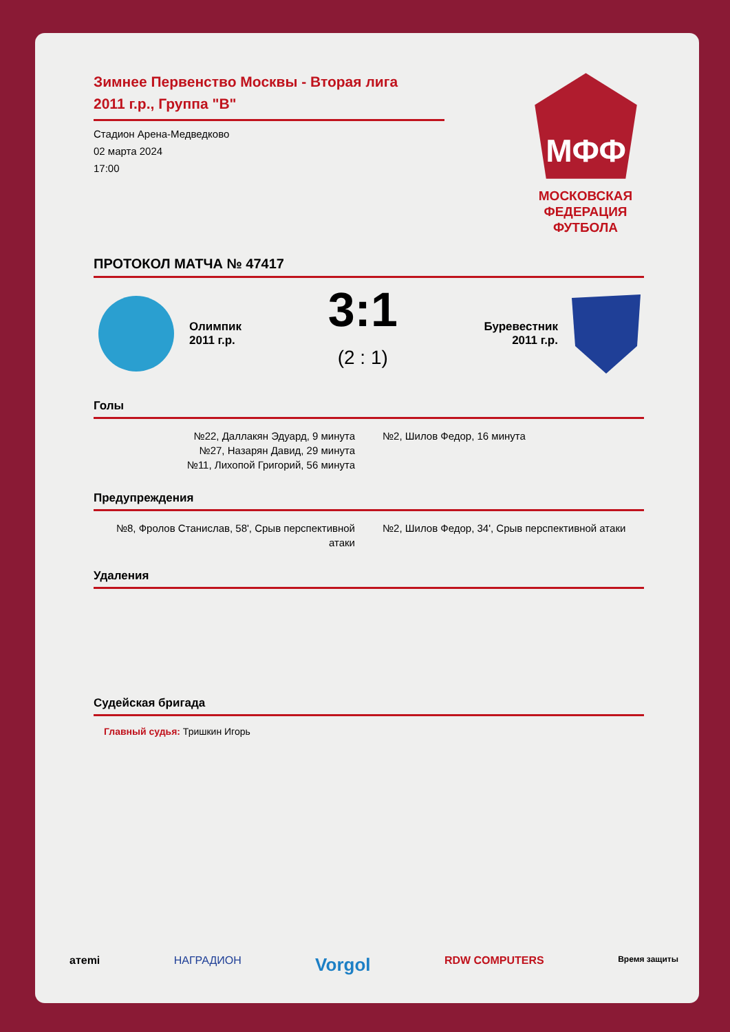Зимнее Первенство Москвы - Вторая лига
2011 г.р., Группа "В"
Стадион Арена-Медведково
02 марта 2024
17:00
МФФ
МОСКОВСКАЯ
ФЕДЕРАЦИЯ
ФУТБОЛА
ПРОТОКОЛ МАТЧА № 47417
Олимпик
2011 г.р.
3:1
(2 : 1)
Буревестник
2011 г.р.
Голы
№22, Даллакян Эдуард, 9 минута
№27, Назарян Давид, 29 минута
№11, Лихопой Григорий, 56 минута
№2, Шилов Федор, 16 минута
Предупреждения
№8, Фролов Станислав, 58', Срыв перспективной атаки
№2, Шилов Федор, 34', Срыв перспективной атаки
Удаления
Судейская бригада
Главный судья: Тришкин Игорь
aтemi НАГРАДИОН Vorgol RDW COMPUTERS Время защиты